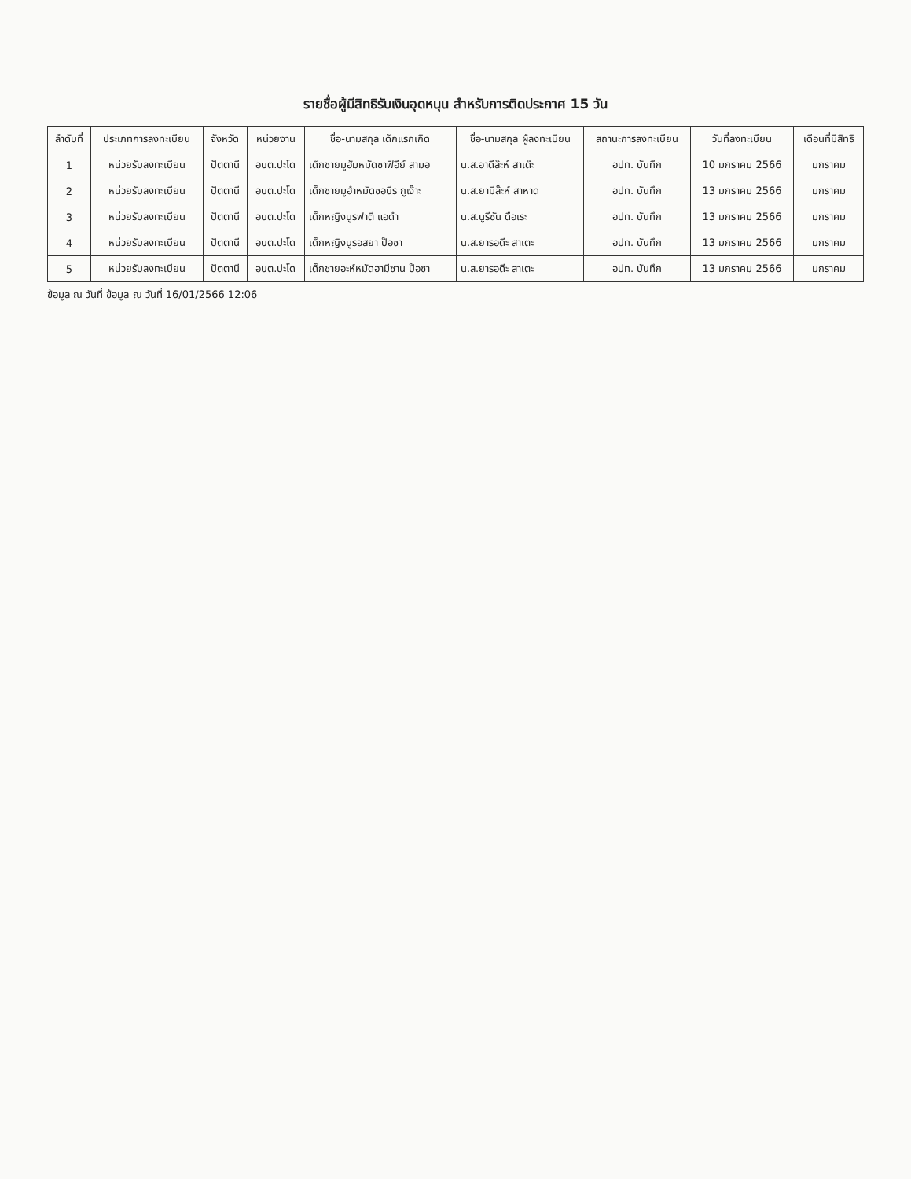รายชื่อผู้มีสิทธิรับเงินอุดหนุน สำหรับการติดประกาศ 15 วัน
| ลำดับที่ | ประเภทการลงทะเบียน | จังหวัด | หน่วยงาน | ชื่อ-นามสกุล เด็กแรกเกิด | ชื่อ-นามสกุล ผู้ลงทะเบียน | สถานะการลงทะเบียน | วันที่ลงทะเบียน | เดือนที่มีสิทธิ |
| --- | --- | --- | --- | --- | --- | --- | --- | --- |
| 1 | หน่วยรับลงทะเบียน | ปัตตานี | อบต.ปะโด | เด็กชายมูฮัมหมัดซาฟีอีย์ สามอ | น.ส.อาดีล๊ะห์ สาเด๊ะ | อปท. บันทึก | 10 มกราคม 2566 | มกราคม |
| 2 | หน่วยรับลงทะเบียน | ปัตตานี | อบต.ปะโด | เด็กชายมูฮำหมัดซอบีร กูเง๊าะ | น.ส.ยามีล๊ะห์ สาหาด | อปท. บันทึก | 13 มกราคม 2566 | มกราคม |
| 3 | หน่วยรับลงทะเบียน | ปัตตานี | อบต.ปะโด | เด็กหญิงนูรฟาตี แอดำ | น.ส.นูรีซัน ดือเระ | อปท. บันทึก | 13 มกราคม 2566 | มกราคม |
| 4 | หน่วยรับลงทะเบียน | ปัตตานี | อบต.ปะโด | เด็กหญิงนูรอสยา ป๊อซา | น.ส.ยารอดีะ สาเตะ | อปท. บันทึก | 13 มกราคม 2566 | มกราคม |
| 5 | หน่วยรับลงทะเบียน | ปัตตานี | อบต.ปะโด | เด็กชายอะห์หมัดฮามีซาน ป๊อซา | น.ส.ยารอดีะ สาเตะ | อปท. บันทึก | 13 มกราคม 2566 | มกราคม |
ข้อมูล ณ วันที่ ข้อมูล ณ วันที่ 16/01/2566 12:06